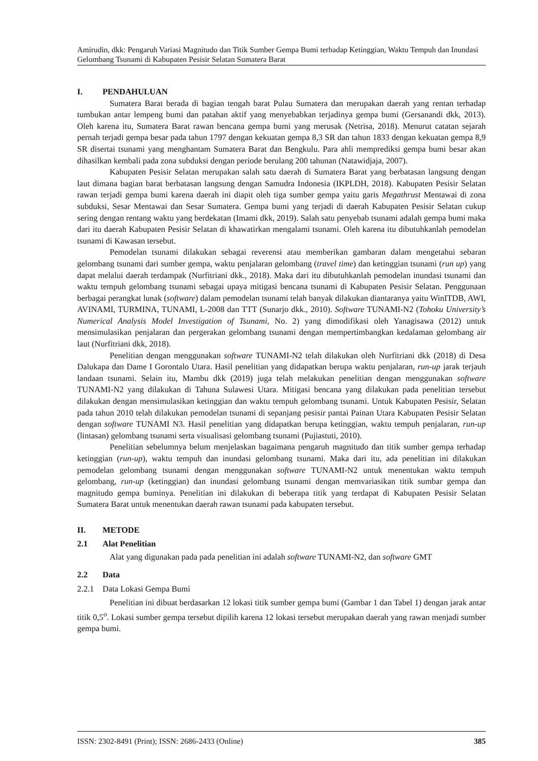Amirudin, dkk: Pengaruh Variasi Magnitudo dan Titik Sumber Gempa Bumi terhadap Ketinggian, Waktu Tempuh dan Inundasi Gelombang Tsunami di Kabupaten Pesisir Selatan Sumatera Barat
I. PENDAHULUAN
Sumatera Barat berada di bagian tengah barat Pulau Sumatera dan merupakan daerah yang rentan terhadap tumbukan antar lempeng bumi dan patahan aktif yang menyebabkan terjadinya gempa bumi (Gersanandi dkk, 2013). Oleh karena itu, Sumatera Barat rawan bencana gempa bumi yang merusak (Netrisa, 2018). Menurut catatan sejarah pernah terjadi gempa besar pada tahun 1797 dengan kekuatan gempa 8,3 SR dan tahun 1833 dengan kekuatan gempa 8,9 SR disertai tsunami yang menghantam Sumatera Barat dan Bengkulu. Para ahli memprediksi gempa bumi besar akan dihasilkan kembali pada zona subduksi dengan periode berulang 200 tahunan (Natawidjaja, 2007).
Kabupaten Pesisir Selatan merupakan salah satu daerah di Sumatera Barat yang berbatasan langsung dengan laut dimana bagian barat berbatasan langsung dengan Samudra Indonesia (IKPLDH, 2018). Kabupaten Pesisir Selatan rawan terjadi gempa bumi karena daerah ini diapit oleh tiga sumber gempa yaitu garis Megathrust Mentawai di zona subduksi, Sesar Mentawai dan Sesar Sumatera. Gempa bumi yang terjadi di daerah Kabupaten Pesisir Selatan cukup sering dengan rentang waktu yang berdekatan (Imami dkk, 2019). Salah satu penyebab tsunami adalah gempa bumi maka dari itu daerah Kabupaten Pesisir Selatan di khawatirkan mengalami tsunami. Oleh karena itu dibutuhkanlah pemodelan tsunami di Kawasan tersebut.
Pemodelan tsunami dilakukan sebagai reverensi atau memberikan gambaran dalam mengetahui sebaran gelombang tsunami dari sumber gempa, waktu penjalaran gelombang (travel time) dan ketinggian tsunami (run up) yang dapat melalui daerah terdampak (Nurfitriani dkk., 2018). Maka dari itu dibutuhkanlah pemodelan inundasi tsunami dan waktu tempuh gelombang tsunami sebagai upaya mitigasi bencana tsunami di Kabupaten Pesisir Selatan. Penggunaan berbagai perangkat lunak (software) dalam pemodelan tsunami telah banyak dilakukan diantaranya yaitu WinITDB, AWI, AVINAMI, TURMINA, TUNAMI, L-2008 dan TTT (Sunarjo dkk., 2010). Software TUNAMI-N2 (Tohoku University’s Numerical Analysis Model Investigation of Tsunami, No. 2) yang dimodifikasi oleh Yanagisawa (2012) untuk mensimulasikan penjalaran dan pergerakan gelombang tsunami dengan mempertimbangkan kedalaman gelombang air laut (Nurfitriani dkk, 2018).
Penelitian dengan menggunakan software TUNAMI-N2 telah dilakukan oleh Nurfitriani dkk (2018) di Desa Dalukapa dan Dame I Gorontalo Utara. Hasil penelitian yang didapatkan berupa waktu penjalaran, run-up jarak terjauh landaan tsunami. Selain itu, Mambu dkk (2019) juga telah melakukan penelitian dengan menggunakan software TUNAMI-N2 yang dilakukan di Tahuna Sulawesi Utara. Mitigasi bencana yang dilakukan pada penelitian tersebut dilakukan dengan mensimulasikan ketinggian dan waktu tempuh gelombang tsunami. Untuk Kabupaten Pesisir, Selatan pada tahun 2010 telah dilakukan pemodelan tsunami di sepanjang pesisir pantai Painan Utara Kabupaten Pesisir Selatan dengan software TUNAMI N3. Hasil penelitian yang didapatkan berupa ketinggian, waktu tempuh penjalaran, run-up (lintasan) gelombang tsunami serta visualisasi gelombang tsunami (Pujiastuti, 2010).
Penelitian sebelumnya belum menjelaskan bagaimana pengaruh magnitudo dan titik sumber gempa terhadap ketinggian (run-up), waktu tempuh dan inundasi gelombang tsunami. Maka dari itu, ada penelitian ini dilakukan pemodelan gelombang tsunami dengan menggunakan software TUNAMI-N2 untuk menentukan waktu tempuh gelombang, run-up (ketinggian) dan inundasi gelombang tsunami dengan memvariasikan titik sumbar gempa dan magnitudo gempa buminya. Penelitian ini dilakukan di beberapa titik yang terdapat di Kabupaten Pesisir Selatan Sumatera Barat untuk menentukan daerah rawan tsunami pada kabupaten tersebut.
II. METODE
2.1 Alat Penelitian
Alat yang digunakan pada pada penelitian ini adalah software TUNAMI-N2, dan software GMT
2.2 Data
2.2.1 Data Lokasi Gempa Bumi
Penelitian ini dibuat berdasarkan 12 lokasi titik sumber gempa bumi (Gambar 1 dan Tabel 1) dengan jarak antar titik 0,5<sup>o</sup>. Lokasi sumber gempa tersebut dipilih karena 12 lokasi tersebut merupakan daerah yang rawan menjadi sumber gempa bumi.
ISSN: 2302-8491 (Print); ISSN: 2686-2433 (Online) 385